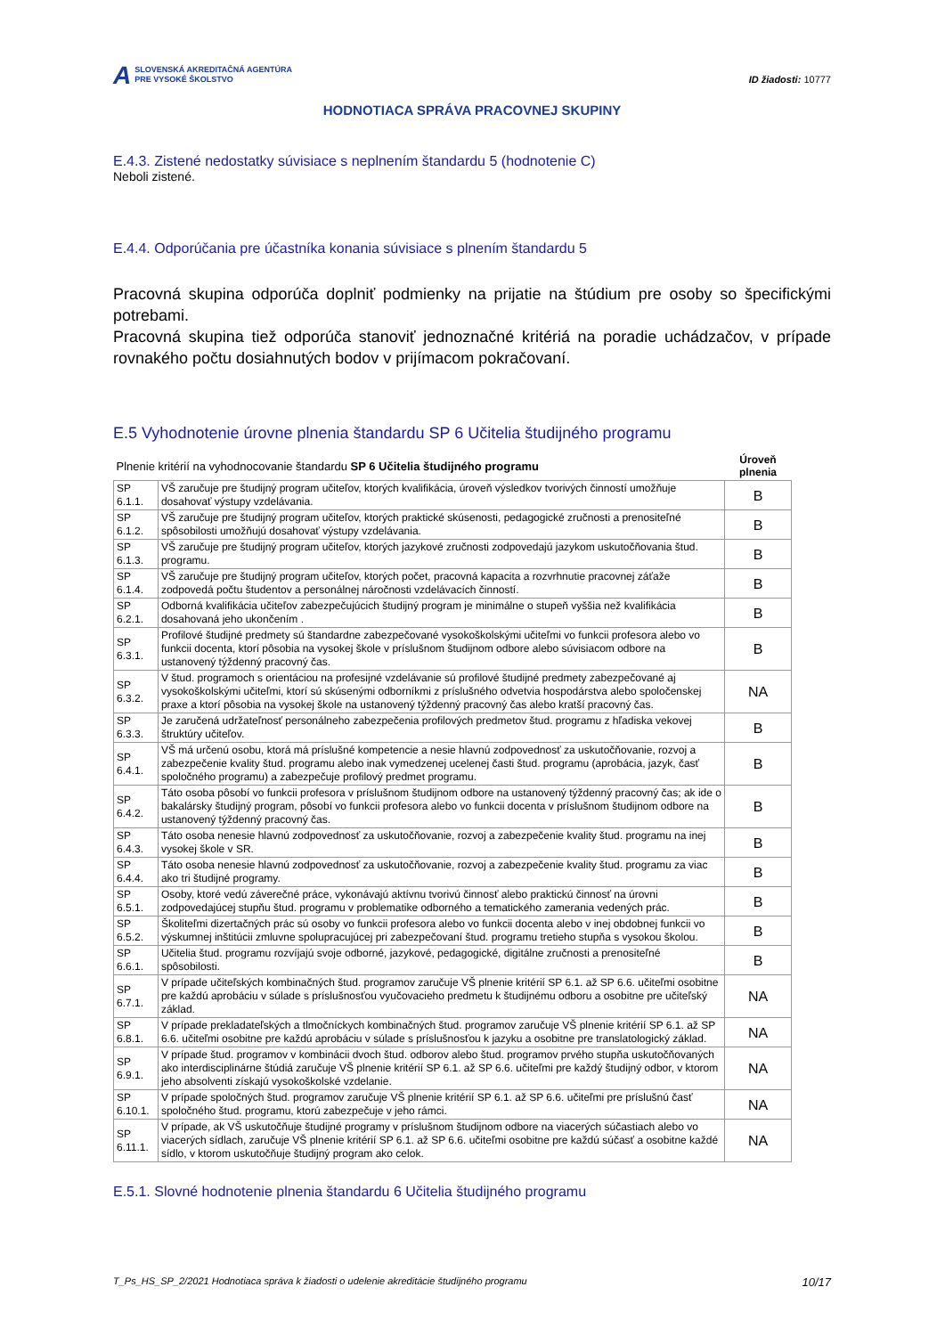A SLOVENSKÁ AKREDITAČNÁ AGENTÚRA
PRE VYSOKÉ ŠKOLSTVO
ID žiadosti: 10777
HODNOTIACA SPRÁVA PRACOVNEJ SKUPINY
E.4.3. Zistené nedostatky súvisiace s neplnením štandardu 5 (hodnotenie C)
Neboli zistené.
E.4.4. Odporúčania pre účastníka konania súvisiace s plnením štandardu 5
Pracovná skupina odporúča doplniť podmienky na prijatie na štúdium pre osoby so špecifickými potrebami.
Pracovná skupina tiež odporúča stanoviť jednoznačné kritériá na poradie uchádzačov, v prípade rovnakého počtu dosiahnutých bodov v prijímacom pokračovaní.
E.5 Vyhodnotenie úrovne plnenia štandardu SP 6 Učitelia študijného programu
| Plnenie kritérií na vyhodnocovanie štandardu SP 6 Učitelia študijného programu | | Úroveň plnenia |
| --- | --- | --- |
| SP 6.1.1. | VŠ zaručuje pre študijný program učiteľov, ktorých kvalifikácia, úroveň výsledkov tvorivých činností umožňuje dosahovať výstupy vzdelávania. | B |
| SP 6.1.2. | VŠ zaručuje pre študijný program učiteľov, ktorých praktické skúsenosti, pedagogické zručnosti a prenositeľné spôsobilosti umožňujú dosahovať výstupy vzdelávania. | B |
| SP 6.1.3. | VŠ zaručuje pre študijný program učiteľov, ktorých jazykové zručnosti zodpovedajú jazykom uskutočňovania štud. programu. | B |
| SP 6.1.4. | VŠ zaručuje pre študijný program učiteľov, ktorých počet, pracovná kapacita a rozvrhnutie pracovnej záťaže zodpovedá počtu študentov a personálnej náročnosti vzdelávacích činností. | B |
| SP 6.2.1. | Odborná kvalifikácia učiteľov zabezpečujúcich študijný program je minimálne o stupeň vyššia než kvalifikácia dosahovaná jeho ukončením . | B |
| SP 6.3.1. | Profilové študijné predmety sú štandardne zabezpečované vysokoškolskými učiteľmi vo funkcii profesora alebo vo funkcii docenta, ktorí pôsobia na vysokej škole v príslušnom študijnom odbore alebo súvisiacom odbore na ustanovený týždenný pracovný čas. | B |
| SP 6.3.2. | V štud. programoch s orientáciou na profesijné vzdelávanie sú profilové študijné predmety zabezpečované aj vysokoškolskými učiteľmi, ktorí sú skúsenými odborníkmi z príslušného odvetvia hospodárstva alebo spoločenskej praxe a ktorí pôsobia na vysokej škole na ustanovený týždenný pracovný čas alebo kratší pracovný čas. | NA |
| SP 6.3.3. | Je zaručená udržateľnosť personálneho zabezpečenia profilových predmetov štud. programu z hľadiska vekovej štruktúry učiteľov. | B |
| SP 6.4.1. | VŠ má určenú osobu, ktorá má príslušné kompetencie a nesie hlavnú zodpovednosť za uskutočňovanie, rozvoj a zabezpečenie kvality štud. programu alebo inak vymedzenej ucelenej časti štud. programu (aprobácia, jazyk, časť spoločného programu) a zabezpečuje profilový predmet programu. | B |
| SP 6.4.2. | Táto osoba pôsobí vo funkcii profesora v príslušnom študijnom odbore na ustanovený týždenný pracovný čas; ak ide o bakalársky študijný program, pôsobí vo funkcii profesora alebo vo funkcii docenta v príslušnom študijnom odbore na ustanovený týždenný pracovný čas. | B |
| SP 6.4.3. | Táto osoba nenesie hlavnú zodpovednosť za uskutočňovanie, rozvoj a zabezpečenie kvality štud. programu na inej vysokej škole v SR. | B |
| SP 6.4.4. | Táto osoba nenesie hlavnú zodpovednosť za uskutočňovanie, rozvoj a zabezpečenie kvality štud. programu za viac ako tri študijné programy. | B |
| SP 6.5.1. | Osoby, ktoré vedú záverečné práce, vykonávajú aktívnu tvorivú činnosť alebo praktickú činnosť na úrovni zodpovedajúcej stupňu štud. programu v problematike odborného a tematického zamerania vedených prác. | B |
| SP 6.5.2. | Školiteľmi dizertačných prác sú osoby vo funkcii profesora alebo vo funkcii docenta alebo v inej obdobnej funkcii vo výskumnej inštitúcii zmluvne spolupracujúcej pri zabezpečovaní štud. programu tretieho stupňa s vysokou školou. | B |
| SP 6.6.1. | Učitelia štud. programu rozvíjajú svoje odborné, jazykové, pedagogické, digitálne zručnosti a prenositeľné spôsobilosti. | B |
| SP 6.7.1. | V prípade učiteľských kombinačných štud. programov zaručuje VŠ plnenie kritérií SP 6.1. až SP 6.6. učiteľmi osobitne pre každú aprobáciu v súlade s príslušnosťou vyučovacieho predmetu k študijnému odboru a osobitne pre učiteľský základ. | NA |
| SP 6.8.1. | V prípade prekladateľských a tlmočníckych kombinačných štud. programov zaručuje VŠ plnenie kritérií SP 6.1. až SP 6.6. učiteľmi osobitne pre každú aprobáciu v súlade s príslušnosťou k jazyku a osobitne pre translatologický základ. | NA |
| SP 6.9.1. | V prípade štud. programov v kombinácii dvoch štud. odborov alebo štud. programov prvého stupňa uskutočňovaných ako interdisciplinárne štúdiá zaručuje VŠ plnenie kritérií SP 6.1. až SP 6.6. učiteľmi pre každý študijný odbor, v ktorom jeho absolventi získajú vysokoškolské vzdelanie. | NA |
| SP 6.10.1. | V prípade spoločných štud. programov zaručuje VŠ plnenie kritérií SP 6.1. až SP 6.6. učiteľmi pre príslušnú časť spoločného štud. programu, ktorú zabezpečuje v jeho rámci. | NA |
| SP 6.11.1. | V prípade, ak VŠ uskutočňuje študijné programy v príslušnom študijnom odbore na viacerých súčastiach alebo vo viacerých sídlach, zaručuje VŠ plnenie kritérií SP 6.1. až SP 6.6. učiteľmi osobitne pre každú súčasť a osobitne každé sídlo, v ktorom uskutočňuje študijný program ako celok. | NA |
E.5.1. Slovné hodnotenie plnenia štandardu 6 Učitelia študijného programu
T_Ps_HS_SP_2/2021 Hodnotiaca správa k žiadosti o udelenie akreditácie študijného programu 10/17